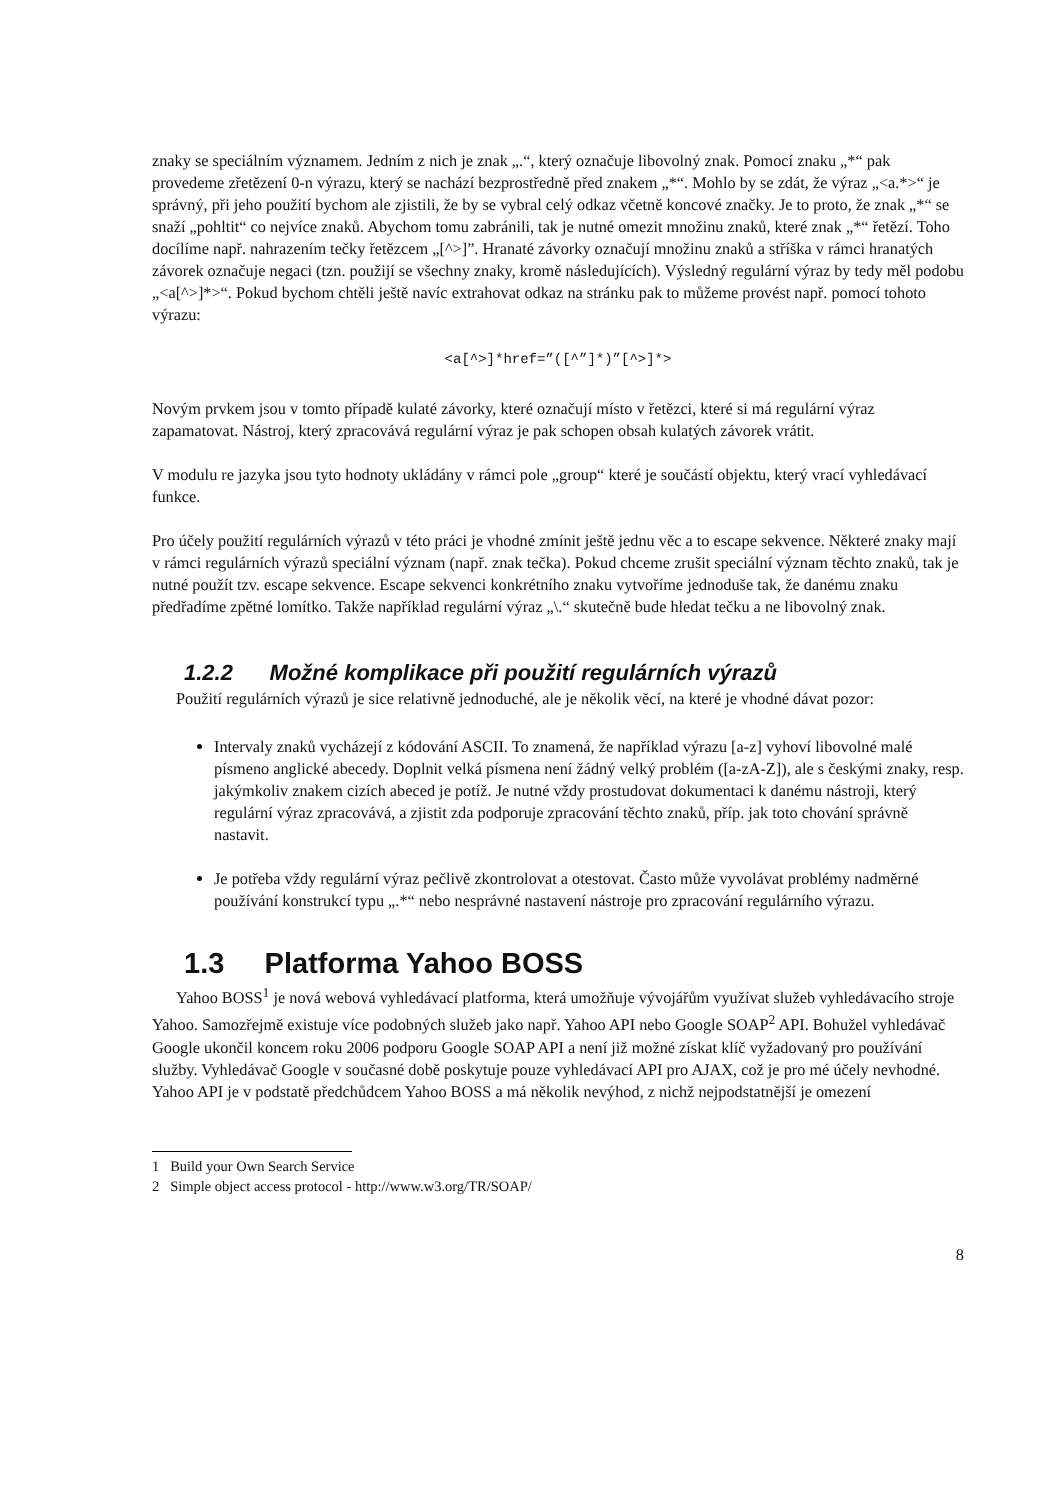znaky se speciálním významem. Jedním z nich je znak „.“, který označuje libovolný znak. Pomocí znaku „*“ pak provedeme zřetězení 0-n výrazu, který se nachází bezprostředně před znakem „*“. Mohlo by se zdát, že výraz „<a.*>“ je správný, při jeho použití bychom ale zjistili, že by se vybral celý odkaz včetně koncové značky. Je to proto, že znak „*“ se snaží „pohltit“ co nejvíce znaků. Abychom tomu zabránili, tak je nutné omezit množinu znaků, které znak „*“ řetězí. Toho docílíme např. nahrazením tečky řetězcem „[^>]”. Hranaté závorky označují množinu znaků a stříška v rámci hranatých závorek označuje negaci (tzn. použijí se všechny znaky, kromě následujících). Výsledný regulární výraz by tedy měl podobu „<a[^>]*>“. Pokud bychom chtěli ještě navíc extrahovat odkaz na stránku pak to můžeme provést např. pomocí tohoto výrazu:
<a[^>]*href=”([^”]*)”[^>]*>
Novým prvkem jsou v tomto případě kulaté závorky, které označují místo v řetězci, které si má regulární výraz zapamatovat. Nástroj, který zpracovává regulární výraz je pak schopen obsah kulatých závorek vrátit.
V modulu re jazyka jsou tyto hodnoty ukládány v rámci pole „group“ které je součástí objektu, který vrací vyhledávací funkce.
Pro účely použití regulárních výrazů v této práci je vhodné zmínit ještě jednu věc a to escape sekvence. Některé znaky mají v rámci regulárních výrazů speciální význam (např. znak tečka). Pokud chceme zrušit speciální význam těchto znaků, tak je nutné použít tzv. escape sekvence. Escape sekvenci konkrétního znaku vytvoříme jednoduše tak, že danému znaku předřadíme zpětné lomítko. Takže například regulární výraz „\.“ skutečně bude hledat tečku a ne libovolný znak.
1.2.2 Možné komplikace při použití regulárních výrazů
Použití regulárních výrazů je sice relativně jednoduché, ale je několik věcí, na které je vhodné dávat pozor:
Intervaly znaků vycházejí z kódování ASCII. To znamená, že například výrazu [a-z] vyhoví libovolné malé písmeno anglické abecedy. Doplnit velká písmena není žádný velký problém ([a-zA-Z]), ale s českými znaky, resp. jakýmkoliv znakem cizích abeced je potíž. Je nutné vždy prostudovat dokumentaci k danému nástroji, který regulární výraz zpracovává, a zjistit zda podporuje zpracování těchto znaků, příp. jak toto chování správně nastavit.
Je potřeba vždy regulární výraz pečlivě zkontrolovat a otestovat. Často může vyvolávat problémy nadměrné používání konstrukcí typu „.*“ nebo nesprávné nastavení nástroje pro zpracování regulárního výrazu.
1.3 Platforma Yahoo BOSS
Yahoo BOSS<sup>1</sup> je nová webová vyhledávací platforma, která umožňuje vývojářům využívat služeb vyhledávacího stroje Yahoo. Samozřejmě existuje více podobných služeb jako např. Yahoo API nebo Google SOAP<sup>2</sup> API. Bohužel vyhledávač Google ukončil koncem roku 2006 podporu Google SOAP API a není již možné získat klíč vyžadovaný pro používání služby. Vyhledávač Google v současné době poskytuje pouze vyhledávací API pro AJAX, což je pro mé účely nevhodné. Yahoo API je v podstatě předchůdcem Yahoo BOSS a má několik nevýhod, z nichž nejpodstatnější je omezení
1 Build your Own Search Service
2 Simple object access protocol - http://www.w3.org/TR/SOAP/
8